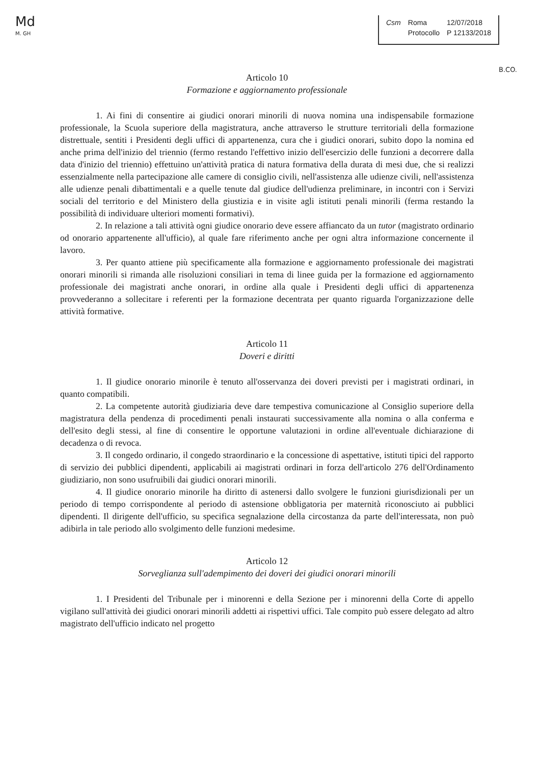Md
M. GH
Csm Roma
Protocollo
12/07/2018
P 12133/2018
B.CO.
Articolo 10
Formazione e aggiornamento professionale
1. Ai fini di consentire ai giudici onorari minorili di nuova nomina una indispensabile formazione professionale, la Scuola superiore della magistratura, anche attraverso le strutture territoriali della formazione distrettuale, sentiti i Presidenti degli uffici di appartenenza, cura che i giudici onorari, subito dopo la nomina ed anche prima dell'inizio del triennio (fermo restando l'effettivo inizio dell'esercizio delle funzioni a decorrere dalla data d'inizio del triennio) effettuino un'attività pratica di natura formativa della durata di mesi due, che si realizzi essenzialmente nella partecipazione alle camere di consiglio civili, nell'assistenza alle udienze civili, nell'assistenza alle udienze penali dibattimentali e a quelle tenute dal giudice dell'udienza preliminare, in incontri con i Servizi sociali del territorio e del Ministero della giustizia e in visite agli istituti penali minorili (ferma restando la possibilità di individuare ulteriori momenti formativi).
2. In relazione a tali attività ogni giudice onorario deve essere affiancato da un tutor (magistrato ordinario od onorario appartenente all'ufficio), al quale fare riferimento anche per ogni altra informazione concernente il lavoro.
3. Per quanto attiene più specificamente alla formazione e aggiornamento professionale dei magistrati onorari minorili si rimanda alle risoluzioni consiliari in tema di linee guida per la formazione ed aggiornamento professionale dei magistrati anche onorari, in ordine alla quale i Presidenti degli uffici di appartenenza provvederanno a sollecitare i referenti per la formazione decentrata per quanto riguarda l'organizzazione delle attività formative.
Articolo 11
Doveri e diritti
1. Il giudice onorario minorile è tenuto all'osservanza dei doveri previsti per i magistrati ordinari, in quanto compatibili.
2. La competente autorità giudiziaria deve dare tempestiva comunicazione al Consiglio superiore della magistratura della pendenza di procedimenti penali instaurati successivamente alla nomina o alla conferma e dell'esito degli stessi, al fine di consentire le opportune valutazioni in ordine all'eventuale dichiarazione di decadenza o di revoca.
3. Il congedo ordinario, il congedo straordinario e la concessione di aspettative, istituti tipici del rapporto di servizio dei pubblici dipendenti, applicabili ai magistrati ordinari in forza dell'articolo 276 dell'Ordinamento giudiziario, non sono usufruibili dai giudici onorari minorili.
4. Il giudice onorario minorile ha diritto di astenersi dallo svolgere le funzioni giurisdizionali per un periodo di tempo corrispondente al periodo di astensione obbligatoria per maternità riconosciuto ai pubblici dipendenti. Il dirigente dell'ufficio, su specifica segnalazione della circostanza da parte dell'interessata, non può adibirla in tale periodo allo svolgimento delle funzioni medesime.
Articolo 12
Sorveglianza sull'adempimento dei doveri dei giudici onorari minorili
1. I Presidenti del Tribunale per i minorenni e della Sezione per i minorenni della Corte di appello vigilano sull'attività dei giudici onorari minorili addetti ai rispettivi uffici. Tale compito può essere delegato ad altro magistrato dell'ufficio indicato nel progetto